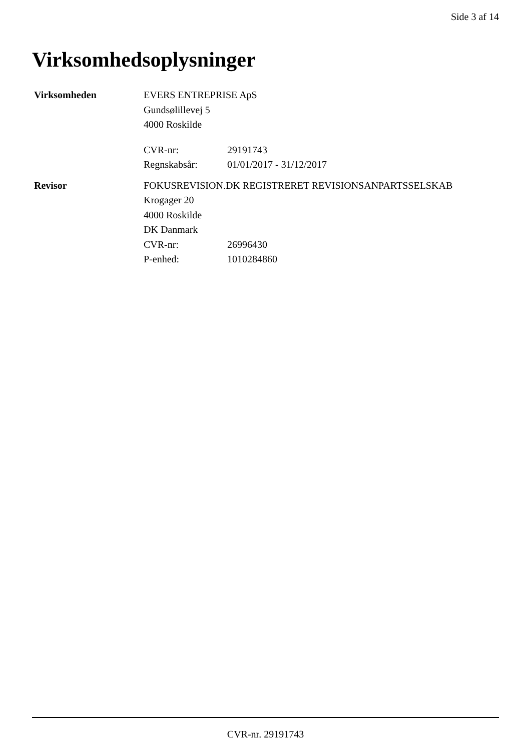Side 3 af 14
Virksomhedsoplysninger
Virksomheden EVERS ENTREPRISE ApS
Gundsølillevej 5
4000 Roskilde
CVR-nr: 29191743
Regnskabsår: 01/01/2017 - 31/12/2017
Revisor FOKUSREVISION.DK REGISTRERET REVISIONSANPARTSSELSKAB
Krogager 20
4000 Roskilde
DK Danmark
CVR-nr: 26996430
P-enhed: 1010284860
CVR-nr. 29191743